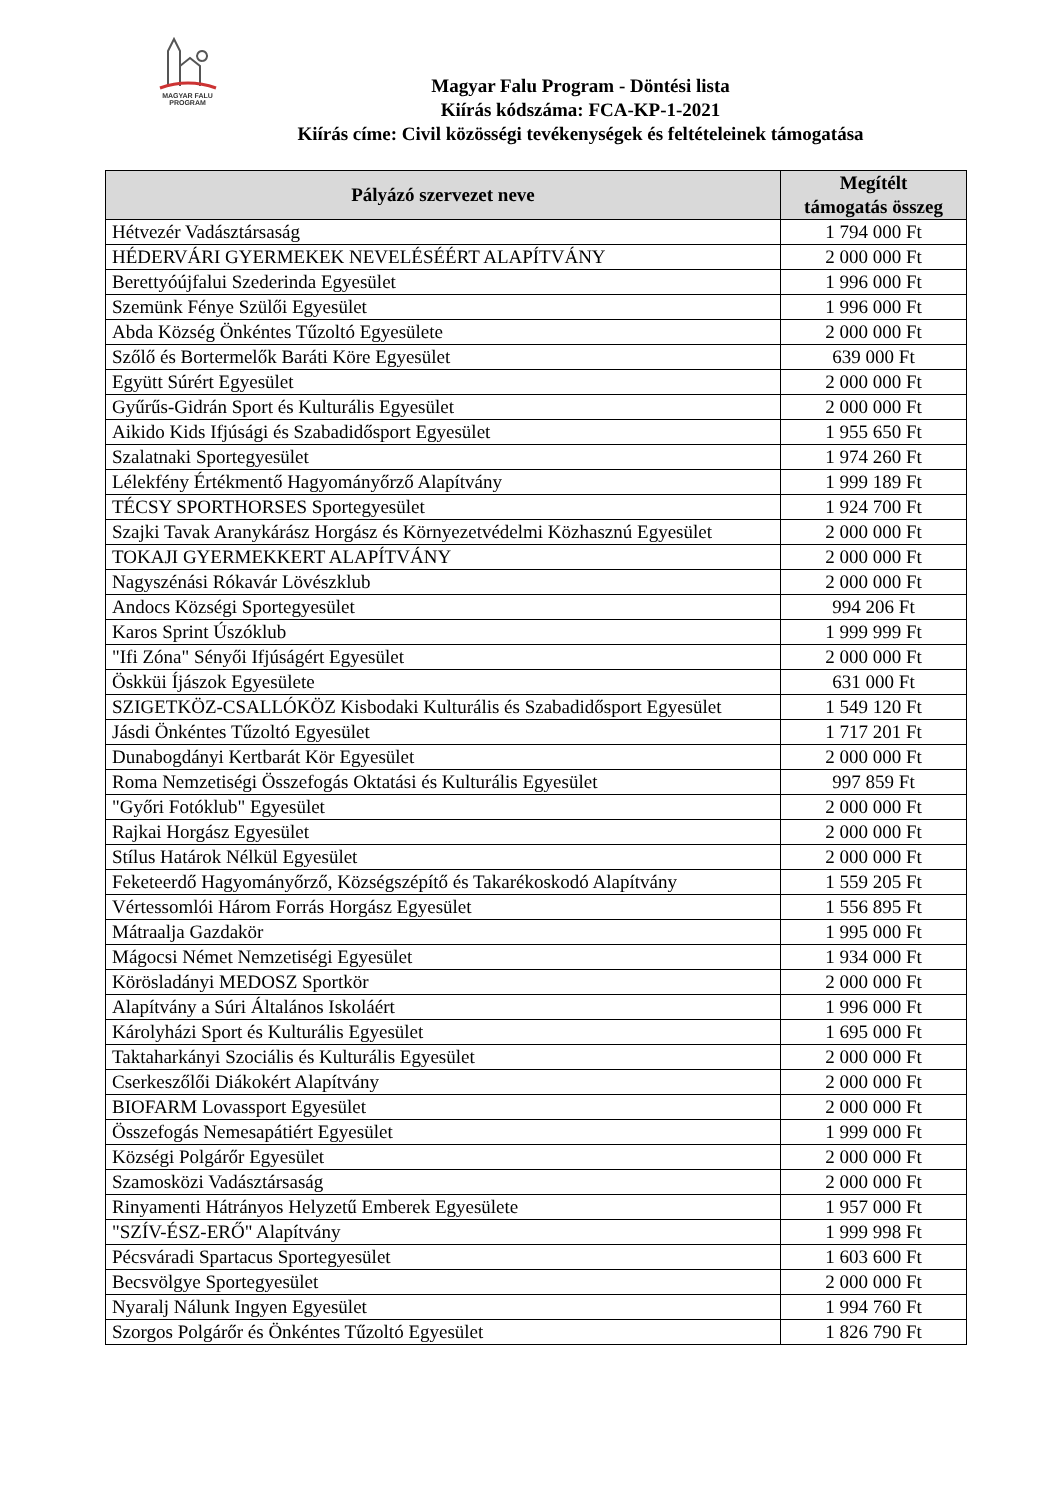MAGYAR FALU
PROGRAM
Magyar Falu Program - Döntési lista
Kiírás kódszáma: FCA-KP-1-2021
Kiírás címe: Civil közösségi tevékenységek és feltételeinek támogatása
| Pályázó szervezet neve | Megítélt támogatás összeg |
| --- | --- |
| Hétvezér Vadásztársaság | 1 794 000 Ft |
| HÉDERVÁRI GYERMEKEK NEVELÉSÉÉRT ALAPÍTVÁNY | 2 000 000 Ft |
| Berettyóújfalui Szederinda Egyesület | 1 996 000 Ft |
| Szemünk Fénye Szülői Egyesület | 1 996 000 Ft |
| Abda Község Önkéntes Tűzoltó Egyesülete | 2 000 000 Ft |
| Szőlő és Bortermelők Baráti Köre Egyesület | 639 000 Ft |
| Együtt Súrért Egyesület | 2 000 000 Ft |
| Gyűrűs-Gidrán Sport és Kulturális Egyesület | 2 000 000 Ft |
| Aikido Kids Ifjúsági és Szabadidősport Egyesület | 1 955 650 Ft |
| Szalatnaki Sportegyesület | 1 974 260 Ft |
| Lélekfény Értékmentő Hagyományőrző Alapítvány | 1 999 189 Ft |
| TÉCSY SPORTHORSES Sportegyesület | 1 924 700 Ft |
| Szajki Tavak Aranykárász Horgász és Környezetvédelmi Közhasznú Egyesület | 2 000 000 Ft |
| TOKAJI GYERMEKKERT ALAPÍTVÁNY | 2 000 000 Ft |
| Nagyszénási Rókavár Lövészklub | 2 000 000 Ft |
| Andocs Községi Sportegyesület | 994 206 Ft |
| Karos Sprint Úszóklub | 1 999 999 Ft |
| "Ifi Zóna" Sényői Ifjúságért Egyesület | 2 000 000 Ft |
| Öskküi Íjászok Egyesülete | 631 000 Ft |
| SZIGETKÖZ-CSALLÓKÖZ Kisbodaki Kulturális és Szabadidősport Egyesület | 1 549 120 Ft |
| Jásdi Önkéntes Tűzoltó Egyesület | 1 717 201 Ft |
| Dunabogdányi Kertbarát Kör Egyesület | 2 000 000 Ft |
| Roma Nemzetiségi Összefogás Oktatási és Kulturális Egyesület | 997 859 Ft |
| "Győri Fotóklub" Egyesület | 2 000 000 Ft |
| Rajkai Horgász Egyesület | 2 000 000 Ft |
| Stílus Határok Nélkül Egyesület | 2 000 000 Ft |
| Feketeerdő Hagyományőrző, Községszépítő és Takarékoskodó Alapítvány | 1 559 205 Ft |
| Vértessomlói Három Forrás Horgász Egyesület | 1 556 895 Ft |
| Mátraalja Gazdakör | 1 995 000 Ft |
| Mágocsi Német Nemzetiségi Egyesület | 1 934 000 Ft |
| Körösladányi MEDOSZ Sportkör | 2 000 000 Ft |
| Alapítvány a Súri Általános Iskoláért | 1 996 000 Ft |
| Károlyházi Sport és Kulturális Egyesület | 1 695 000 Ft |
| Taktaharkányi Szociális és Kulturális Egyesület | 2 000 000 Ft |
| Cserkeszőlői Diákokért Alapítvány | 2 000 000 Ft |
| BIOFARM Lovassport Egyesület | 2 000 000 Ft |
| Összefogás Nemesapátiért Egyesület | 1 999 000 Ft |
| Községi Polgárőr Egyesület | 2 000 000 Ft |
| Szamosközi Vadásztársaság | 2 000 000 Ft |
| Rinyamenti Hátrányos Helyzetű Emberek Egyesülete | 1 957 000 Ft |
| "SZÍV-ÉSZ-ERŐ" Alapítvány | 1 999 998 Ft |
| Pécsváradi Spartacus Sportegyesület | 1 603 600 Ft |
| Becsvölgye Sportegyesület | 2 000 000 Ft |
| Nyaralj Nálunk Ingyen Egyesület | 1 994 760 Ft |
| Szorgos Polgárőr és Önkéntes Tűzoltó Egyesület | 1 826 790 Ft |